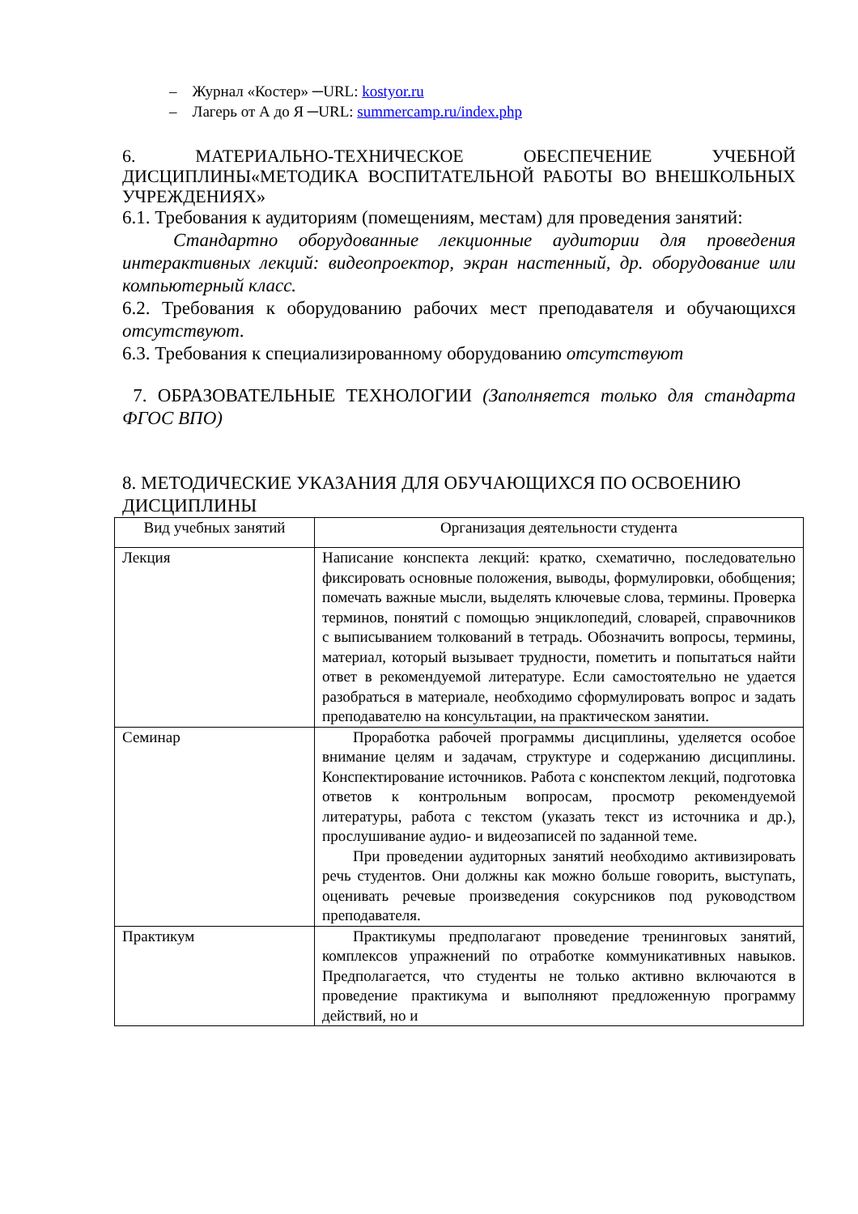– Журнал «Костер» ─URL: kostyor.ru
– Лагерь от А до Я ─URL: summercamp.ru/index.php
6. МАТЕРИАЛЬНО-ТЕХНИЧЕСКОЕ ОБЕСПЕЧЕНИЕ УЧЕБНОЙ ДИСЦИПЛИНЫ«МЕТОДИКА ВОСПИТАТЕЛЬНОЙ РАБОТЫ ВО ВНЕШКОЛЬНЫХ УЧРЕЖДЕНИЯХ»
6.1. Требования к аудиториям (помещениям, местам) для проведения занятий:
Стандартно оборудованные лекционные аудитории для проведения интерактивных лекций: видеопроектор, экран настенный, др. оборудование или компьютерный класс.
6.2. Требования к оборудованию рабочих мест преподавателя и обучающихся отсутствуют.
6.3. Требования к специализированному оборудованию отсутствуют
7. ОБРАЗОВАТЕЛЬНЫЕ ТЕХНОЛОГИИ (Заполняется только для стандарта ФГОС ВПО)
8. МЕТОДИЧЕСКИЕ УКАЗАНИЯ ДЛЯ ОБУЧАЮЩИХСЯ ПО ОСВОЕНИЮ ДИСЦИПЛИНЫ
| Вид учебных занятий | Организация деятельности студента |
| Лекция | Написание конспекта лекций: кратко, схематично, последовательно фиксировать основные положения, выводы, формулировки, обобщения; помечать важные мысли, выделять ключевые слова, термины. Проверка терминов, понятий с помощью энциклопедий, словарей, справочников с выписыванием толкований в тетрадь. Обозначить вопросы, термины, материал, который вызывает трудности, пометить и попытаться найти ответ в рекомендуемой литературе. Если самостоятельно не удается разобраться в материале, необходимо сформулировать вопрос и задать преподавателю на консультации, на практическом занятии. |
| Семинар | Проработка рабочей программы дисциплины, уделяется особое внимание целям и задачам, структуре и содержанию дисциплины. Конспектирование источников. Работа с конспектом лекций, подготовка ответов к контрольным вопросам, просмотр рекомендуемой литературы, работа с текстом (указать текст из источника и др.), прослушивание аудио- и видеозаписей по заданной теме. При проведении аудиторных занятий необходимо активизировать речь студентов. Они должны как можно больше говорить, выступать, оценивать речевые произведения сокурсников под руководством преподавателя. |
| Практикум | Практикумы предполагают проведение тренинговых занятий, комплексов упражнений по отработке коммуникативных навыков. Предполагается, что студенты не только активно включаются в проведение практикума и выполняют предложенную программу действий, но и |